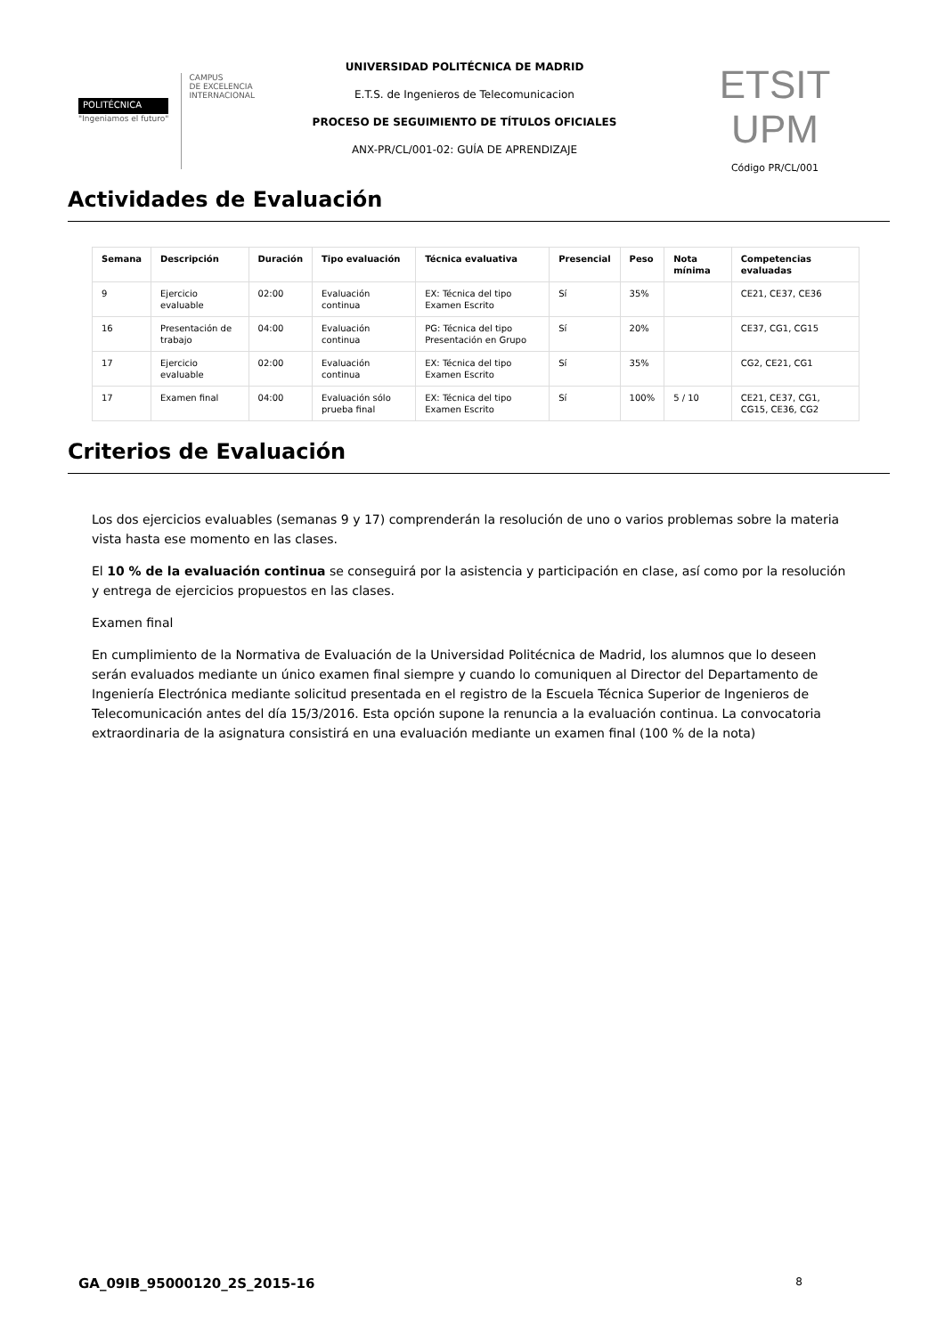POLITÉCNICA
"Ingeniamos el futuro"
CAMPUS
DE EXCELENCIA
INTERNACIONAL
UNIVERSIDAD POLITÉCNICA DE MADRID
E.T.S. de Ingenieros de Telecomunicacion
PROCESO DE SEGUIMIENTO DE TÍTULOS OFICIALES
ANX-PR/CL/001-02: GUÍA DE APRENDIZAJE
ETSIT UPM
Código PR/CL/001
Actividades de Evaluación
| Semana | Descripción | Duración | Tipo evaluación | Técnica evaluativa | Presencial | Peso | Nota mínima | Competencias evaluadas |
| --- | --- | --- | --- | --- | --- | --- | --- | --- |
| 9 | Ejercicio evaluable | 02:00 | Evaluación continua | EX: Técnica del tipo Examen Escrito | Sí | 35% | | CE21, CE37, CE36 |
| 16 | Presentación de trabajo | 04:00 | Evaluación continua | PG: Técnica del tipo Presentación en Grupo | Sí | 20% | | CE37, CG1, CG15 |
| 17 | Ejercicio evaluable | 02:00 | Evaluación continua | EX: Técnica del tipo Examen Escrito | Sí | 35% | | CG2, CE21, CG1 |
| 17 | Examen final | 04:00 | Evaluación sólo prueba final | EX: Técnica del tipo Examen Escrito | Sí | 100% | 5 / 10 | CE21, CE37, CG1, CG15, CE36, CG2 |
Criterios de Evaluación
Los dos ejercicios evaluables (semanas 9 y 17) comprenderán la resolución de uno o varios problemas sobre la materia vista hasta ese momento en las clases.
El 10 % de la evaluación continua se conseguirá por la asistencia y participación en clase, así como por la resolución y entrega de ejercicios propuestos en las clases.
Examen final
En cumplimiento de la Normativa de Evaluación de la Universidad Politécnica de Madrid, los alumnos que lo deseen serán evaluados mediante un único examen final siempre y cuando lo comuniquen al Director del Departamento de Ingeniería Electrónica mediante solicitud presentada en el registro de la Escuela Técnica Superior de Ingenieros de Telecomunicación antes del día 15/3/2016. Esta opción supone la renuncia a la evaluación continua. La convocatoria extraordinaria de la asignatura consistirá en una evaluación mediante un examen final (100 % de la nota)
GA_09IB_95000120_2S_2015-16 8